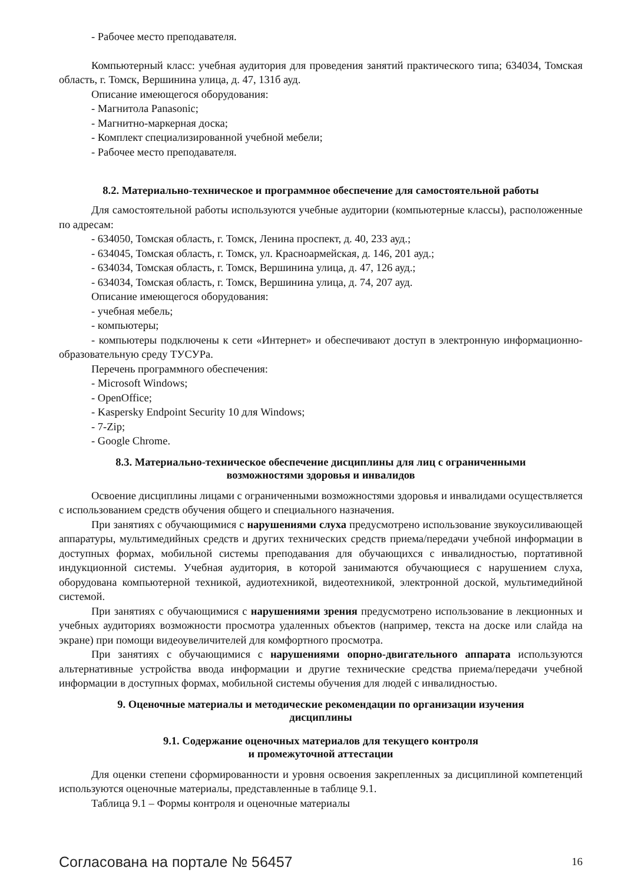- Рабочее место преподавателя.
Компьютерный класс: учебная аудитория для проведения занятий практического типа; 634034, Томская область, г. Томск, Вершинина улица, д. 47, 131б ауд.
Описание имеющегося оборудования:
- Магнитола Panasonic;
- Магнитно-маркерная доска;
- Комплект специализированной учебной мебели;
- Рабочее место преподавателя.
8.2. Материально-техническое и программное обеспечение для самостоятельной работы
Для самостоятельной работы используются учебные аудитории (компьютерные классы), расположенные по адресам:
- 634050, Томская область, г. Томск, Ленина проспект, д. 40, 233 ауд.;
- 634045, Томская область, г. Томск, ул. Красноармейская, д. 146, 201 ауд.;
- 634034, Томская область, г. Томск, Вершинина улица, д. 47, 126 ауд.;
- 634034, Томская область, г. Томск, Вершинина улица, д. 74, 207 ауд.
Описание имеющегося оборудования:
- учебная мебель;
- компьютеры;
- компьютеры подключены к сети «Интернет» и обеспечивают доступ в электронную информационно-образовательную среду ТУСУРа.
Перечень программного обеспечения:
- Microsoft Windows;
- OpenOffice;
- Kaspersky Endpoint Security 10 для Windows;
- 7-Zip;
- Google Chrome.
8.3. Материально-техническое обеспечение дисциплины для лиц с ограниченными
возможностями здоровья и инвалидов
Освоение дисциплины лицами с ограниченными возможностями здоровья и инвалидами осуществляется с использованием средств обучения общего и специального назначения.
При занятиях с обучающимися с нарушениями слуха предусмотрено использование звукоусиливающей аппаратуры, мультимедийных средств и других технических средств приема/передачи учебной информации в доступных формах, мобильной системы преподавания для обучающихся с инвалидностью, портативной индукционной системы. Учебная аудитория, в которой занимаются обучающиеся с нарушением слуха, оборудована компьютерной техникой, аудиотехникой, видеотехникой, электронной доской, мультимедийной системой.
При занятиях с обучающимися с нарушениями зрения предусмотрено использование в лекционных и учебных аудиториях возможности просмотра удаленных объектов (например, текста на доске или слайда на экране) при помощи видеоувеличителей для комфортного просмотра.
При занятиях с обучающимися с нарушениями опорно-двигательного аппарата используются альтернативные устройства ввода информации и другие технические средства приема/передачи учебной информации в доступных формах, мобильной системы обучения для людей с инвалидностью.
9. Оценочные материалы и методические рекомендации по организации изучения
дисциплины
9.1. Содержание оценочных материалов для текущего контроля
и промежуточной аттестации
Для оценки степени сформированности и уровня освоения закрепленных за дисциплиной компетенций используются оценочные материалы, представленные в таблице 9.1.
Таблица 9.1 – Формы контроля и оценочные материалы
Согласована на портале № 56457 16